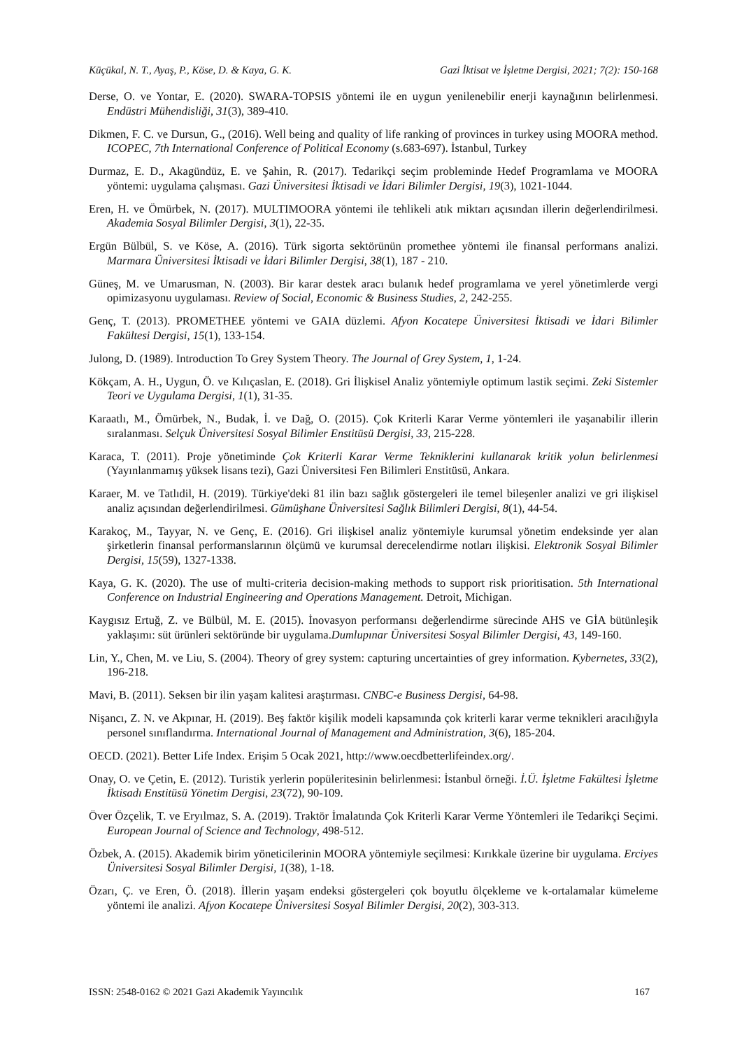Küçükal, N. T., Ayaş, P., Köse, D. & Kaya, G. K. Gazi İktisat ve İşletme Dergisi, 2021; 7(2): 150-168
Derse, O. ve Yontar, E. (2020). SWARA-TOPSIS yöntemi ile en uygun yenilenebilir enerji kaynağının belirlenmesi. Endüstri Mühendisliği, 31(3), 389-410.
Dikmen, F. C. ve Dursun, G., (2016). Well being and quality of life ranking of provinces in turkey using MOORA method. ICOPEC, 7th International Conference of Political Economy (s.683-697). İstanbul, Turkey
Durmaz, E. D., Akagündüz, E. ve Şahin, R. (2017). Tedarikçi seçim probleminde Hedef Programlama ve MOORA yöntemi: uygulama çalışması. Gazi Üniversitesi İktisadi ve İdari Bilimler Dergisi, 19(3), 1021-1044.
Eren, H. ve Ömürbek, N. (2017). MULTIMOORA yöntemi ile tehlikeli atık miktarı açısından illerin değerlendirilmesi. Akademia Sosyal Bilimler Dergisi, 3(1), 22-35.
Ergün Bülbül, S. ve Köse, A. (2016). Türk sigorta sektörünün promethee yöntemi ile finansal performans analizi. Marmara Üniversitesi İktisadi ve İdari Bilimler Dergisi, 38(1), 187 - 210.
Güneş, M. ve Umarusman, N. (2003). Bir karar destek aracı bulanık hedef programlama ve yerel yönetimlerde vergi opimizasyonu uygulaması. Review of Social, Economic & Business Studies, 2, 242-255.
Genç, T. (2013). PROMETHEE yöntemi ve GAIA düzlemi. Afyon Kocatepe Üniversitesi İktisadi ve İdari Bilimler Fakültesi Dergisi, 15(1), 133-154.
Julong, D. (1989). Introduction To Grey System Theory. The Journal of Grey System, 1, 1-24.
Kökçam, A. H., Uygun, Ö. ve Kılıçaslan, E. (2018). Gri İlişkisel Analiz yöntemiyle optimum lastik seçimi. Zeki Sistemler Teori ve Uygulama Dergisi, 1(1), 31-35.
Karaatlı, M., Ömürbek, N., Budak, İ. ve Dağ, O. (2015). Çok Kriterli Karar Verme yöntemleri ile yaşanabilir illerin sıralanması. Selçuk Üniversitesi Sosyal Bilimler Enstitüsü Dergisi, 33, 215-228.
Karaca, T. (2011). Proje yönetiminde Çok Kriterli Karar Verme Tekniklerini kullanarak kritik yolun belirlenmesi (Yayınlanmamış yüksek lisans tezi), Gazi Üniversitesi Fen Bilimleri Enstitüsü, Ankara.
Karaer, M. ve Tatlıdil, H. (2019). Türkiye'deki 81 ilin bazı sağlık göstergeleri ile temel bileşenler analizi ve gri ilişkisel analiz açısından değerlendirilmesi. Gümüşhane Üniversitesi Sağlık Bilimleri Dergisi, 8(1), 44-54.
Karakoç, M., Tayyar, N. ve Genç, E. (2016). Gri ilişkisel analiz yöntemiyle kurumsal yönetim endeksinde yer alan şirketlerin finansal performanslarının ölçümü ve kurumsal derecelendirme notları ilişkisi. Elektronik Sosyal Bilimler Dergisi, 15(59), 1327-1338.
Kaya, G. K. (2020). The use of multi-criteria decision-making methods to support risk prioritisation. 5th International Conference on Industrial Engineering and Operations Management. Detroit, Michigan.
Kaygısız Ertuğ, Z. ve Bülbül, M. E. (2015). İnovasyon performansı değerlendirme sürecinde AHS ve GİA bütünleşik yaklaşımı: süt ürünleri sektöründe bir uygulama.Dumlupınar Üniversitesi Sosyal Bilimler Dergisi, 43, 149-160.
Lin, Y., Chen, M. ve Liu, S. (2004). Theory of grey system: capturing uncertainties of grey information. Kybernetes, 33(2), 196-218.
Mavi, B. (2011). Seksen bir ilin yaşam kalitesi araştırması. CNBC-e Business Dergisi, 64-98.
Nişancı, Z. N. ve Akpınar, H. (2019). Beş faktör kişilik modeli kapsamında çok kriterli karar verme teknikleri aracılığıyla personel sınıflandırma. International Journal of Management and Administration, 3(6), 185-204.
OECD. (2021). Better Life Index. Erişim 5 Ocak 2021, http://www.oecdbetterlifeindex.org/.
Onay, O. ve Çetin, E. (2012). Turistik yerlerin popüleritesinin belirlenmesi: İstanbul örneği. İ.Ü. İşletme Fakültesi İşletme İktisadı Enstitüsü Yönetim Dergisi, 23(72), 90-109.
Över Özçelik, T. ve Eryılmaz, S. A. (2019). Traktör İmalatında Çok Kriterli Karar Verme Yöntemleri ile Tedarikçi Seçimi. European Journal of Science and Technology, 498-512.
Özbek, A. (2015). Akademik birim yöneticilerinin MOORA yöntemiyle seçilmesi: Kırıkkale üzerine bir uygulama. Erciyes Üniversitesi Sosyal Bilimler Dergisi, 1(38), 1-18.
Özarı, Ç. ve Eren, Ö. (2018). İllerin yaşam endeksi göstergeleri çok boyutlu ölçekleme ve k-ortalamalar kümeleme yöntemi ile analizi. Afyon Kocatepe Üniversitesi Sosyal Bilimler Dergisi, 20(2), 303-313.
ISSN: 2548-0162 © 2021 Gazi Akademik Yayıncılık 167